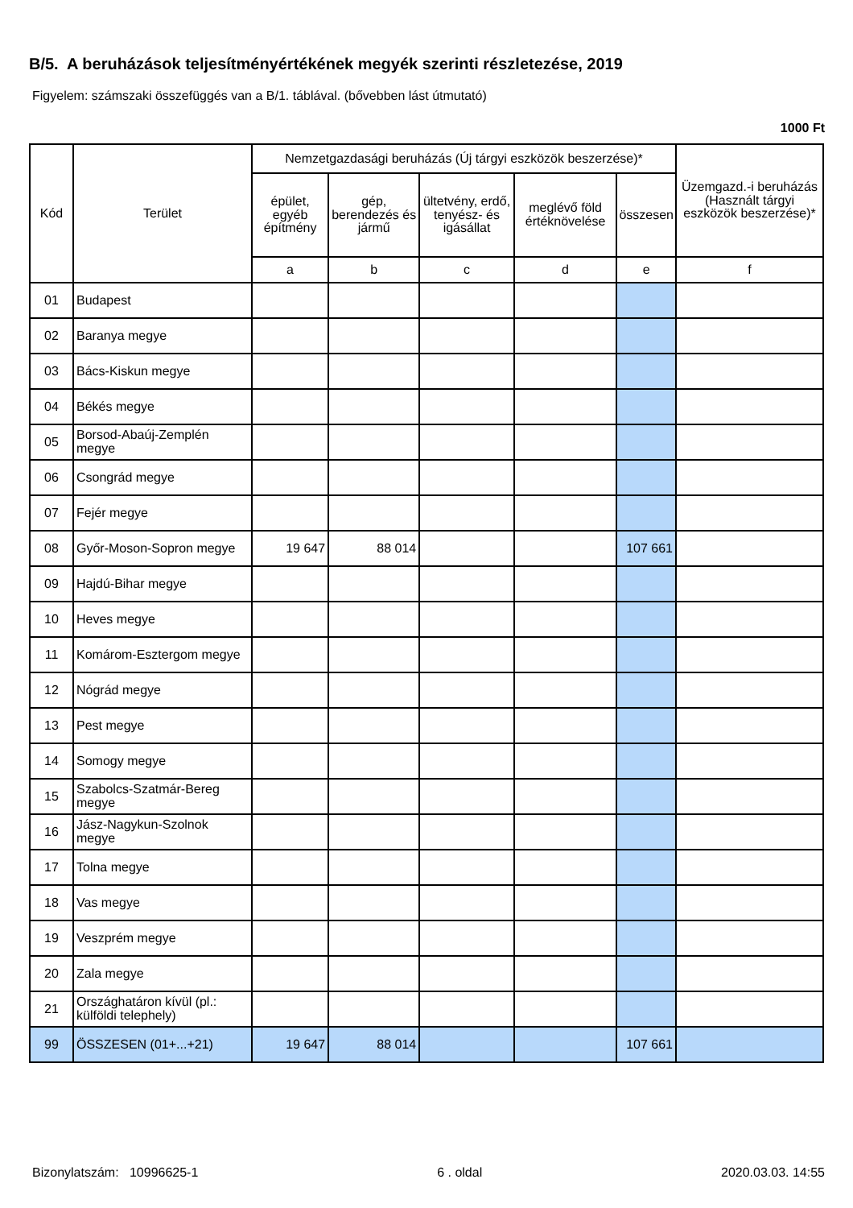B/5. A beruházások teljesítményértékének megyék szerinti részletezése, 2019
Figyelem: számszaki összefüggés van a B/1. táblával. (bővebben lást útmutató)
1000 Ft
| Kód | Terület | Nemzetgazdasági beruházás (Új tárgyi eszközök beszerzése)* | | | | | Üzemgazd.-i beruházás (Használt tárgyi eszközök beszerzése)* |
| --- | --- | --- | --- | --- | --- | --- | --- |
| | | épület, egyéb építmény | gép, berendezés és jármű | ültetvény, erdő, tenyész- és igásállat | meglévő föld értéknövelése | összesen | |
| | | a | b | c | d | e | f |
| 01 | Budapest | | | | | | |
| 02 | Baranya megye | | | | | | |
| 03 | Bács-Kiskun megye | | | | | | |
| 04 | Békés megye | | | | | | |
| 05 | Borsod-Abaúj-Zemplén megye | | | | | | |
| 06 | Csongrád megye | | | | | | |
| 07 | Fejér megye | | | | | | |
| 08 | Győr-Moson-Sopron megye | 19 647 | 88 014 | | | 107 661 | |
| 09 | Hajdú-Bihar megye | | | | | | |
| 10 | Heves megye | | | | | | |
| 11 | Komárom-Esztergom megye | | | | | | |
| 12 | Nógrád megye | | | | | | |
| 13 | Pest megye | | | | | | |
| 14 | Somogy megye | | | | | | |
| 15 | Szabolcs-Szatmár-Bereg megye | | | | | | |
| 16 | Jász-Nagykun-Szolnok megye | | | | | | |
| 17 | Tolna megye | | | | | | |
| 18 | Vas megye | | | | | | |
| 19 | Veszprém megye | | | | | | |
| 20 | Zala megye | | | | | | |
| 21 | Országhatáron kívül (pl.: külföldi telephely) | | | | | | |
| 99 | ÖSSZESEN (01+...+21) | 19 647 | 88 014 | | | 107 661 | |
Bizonylatszám: 10996625-1 6 . oldal 2020.03.03. 14:55